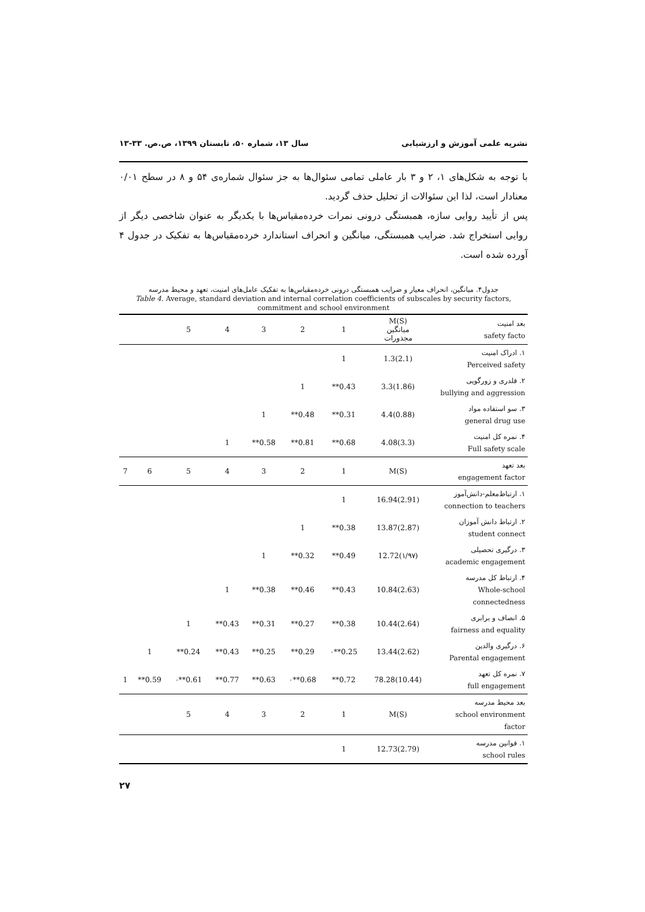نشریه علمی آموزش و ارزشیابی سال ۱۳، شماره ۵۰، تابستان ۱۳۹۹، ص.ص. ۳۳-۱۳
با توجه به شکل‌های ۱، ۲ و ۳ بار عاملی تمامی سئوال‌ها به جز سئوال شماره‌ی ۵۴ و ۸ در سطح ۰/۰۱ معنادار است، لذا این سئوالات از تحلیل حذف گردید.
پس از تأیید روایی سازه، همبستگی درونی نمرات خرده‌مقیاس‌ها با یکدیگر به عنوان شاخصی دیگر از روایی استخراج شد. ضرایب همبستگی، میانگین و انحراف استاندارد خرده‌مقیاس‌ها به تفکیک در جدول ۴ آورده شده است.
جدول۴. میانگین، انحراف معیار و ضرایب همبستگی درونی خرده‌مقیاس‌ها به تفکیک عامل‌های امنیت، تعهد و محیط مدرسه
Table 4. Average, standard deviation and internal correlation coefficients of subscales by security factors, commitment and school environment
| | | 5 | 4 | 3 | 2 | 1 | M(S) میانگین مجذورات | بعد امنیت safety facto |
| | | | | | | 1 | 1.3(2.1) | ۱. ادراک امنیت Perceived safety |
| | | | | | 1 | **0.43 | 3.3(1.86) | ۲. قلدری و زورگویی bullying and aggression |
| | | | | 1 | **0.48 | **0.31 | 4.4(0.88) | ۳. سو استفاده مواد general drug use |
| | | | 1 | **0.58 | **0.81 | **0.68 | 4.08(3.3) | ۴. نمره کل امنیت Full safety scale |
| 7 | 6 | 5 | 4 | 3 | 2 | 1 | M(S) | بعد تعهد engagement factor |
| | | | | | | 1 | 16.94(2.91) | ۱. ارتباط‌معلم-دانش‌آموز connection to teachers |
| | | | | | 1 | **0.38 | 13.87(2.87) | ۲. ارتباط دانش آموزان student connect |
| | | | | 1 | **0.32 | **0.49 | 12.72(۱/۹۷) | ۳. درگیری تحصیلی academic engagement |
| | | | 1 | **0.38 | **0.46 | **0.43 | 10.84(2.63) | ۴. ارتباط کل مدرسه Whole-school connectedness |
| | | 1 | **0.43 | **0.31 | **0.27 | **0.38 | 10.44(2.64) | ۵. انصاف و برابری fairness and equality |
| | 1 | **0.24 | **0.43 | **0.25 | **0.29 | ۰**0.25 | 13.44(2.62) | ۶. درگیری والدین Parental engagement |
| 1 | **0.59 | ۰**0.61 | **0.77 | **0.63 | ۰**0.68 | **0.72 | 78.28(10.44) | ۷. نمره کل تعهد full engagement |
| | | 5 | 4 | 3 | 2 | 1 | M(S) | بعد محیط مدرسه school environment factor |
| | | | | | | 1 | 12.73(2.79) | ۱. قوانین مدرسه school rules |
۲۷